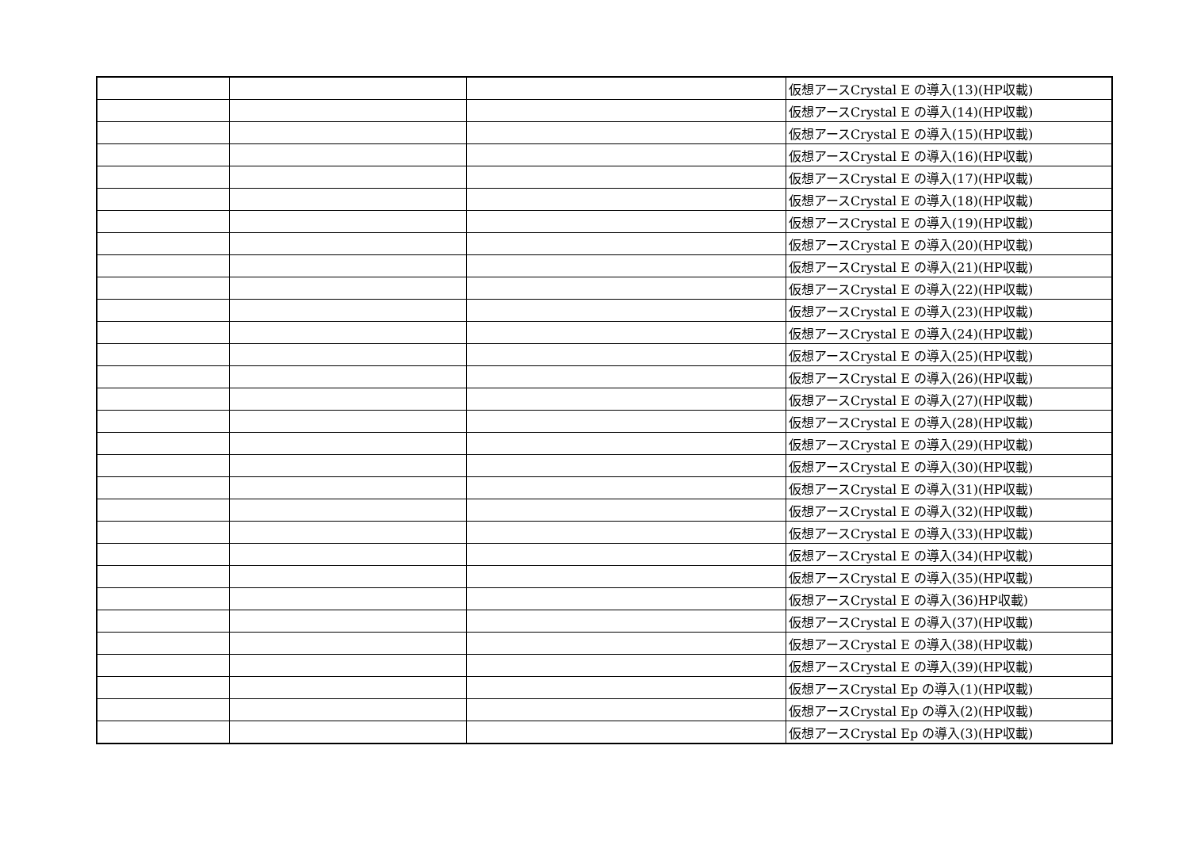| | | | 仮想アースCrystal E の導入(13)(HP収載) |
| | | | 仮想アースCrystal E の導入(14)(HP収載) |
| | | | 仮想アースCrystal E の導入(15)(HP収載) |
| | | | 仮想アースCrystal E の導入(16)(HP収載) |
| | | | 仮想アースCrystal E の導入(17)(HP収載) |
| | | | 仮想アースCrystal E の導入(18)(HP収載) |
| | | | 仮想アースCrystal E の導入(19)(HP収載) |
| | | | 仮想アースCrystal E の導入(20)(HP収載) |
| | | | 仮想アースCrystal E の導入(21)(HP収載) |
| | | | 仮想アースCrystal E の導入(22)(HP収載) |
| | | | 仮想アースCrystal E の導入(23)(HP収載) |
| | | | 仮想アースCrystal E の導入(24)(HP収載) |
| | | | 仮想アースCrystal E の導入(25)(HP収載) |
| | | | 仮想アースCrystal E の導入(26)(HP収載) |
| | | | 仮想アースCrystal E の導入(27)(HP収載) |
| | | | 仮想アースCrystal E の導入(28)(HP収載) |
| | | | 仮想アースCrystal E の導入(29)(HP収載) |
| | | | 仮想アースCrystal E の導入(30)(HP収載) |
| | | | 仮想アースCrystal E の導入(31)(HP収載) |
| | | | 仮想アースCrystal E の導入(32)(HP収載) |
| | | | 仮想アースCrystal E の導入(33)(HP収載) |
| | | | 仮想アースCrystal E の導入(34)(HP収載) |
| | | | 仮想アースCrystal E の導入(35)(HP収載) |
| | | | 仮想アースCrystal E の導入(36)HP収載) |
| | | | 仮想アースCrystal E の導入(37)(HP収載) |
| | | | 仮想アースCrystal E の導入(38)(HP収載) |
| | | | 仮想アースCrystal E の導入(39)(HP収載) |
| | | | 仮想アースCrystal Ep の導入(1)(HP収載) |
| | | | 仮想アースCrystal Ep の導入(2)(HP収載) |
| | | | 仮想アースCrystal Ep の導入(3)(HP収載) |